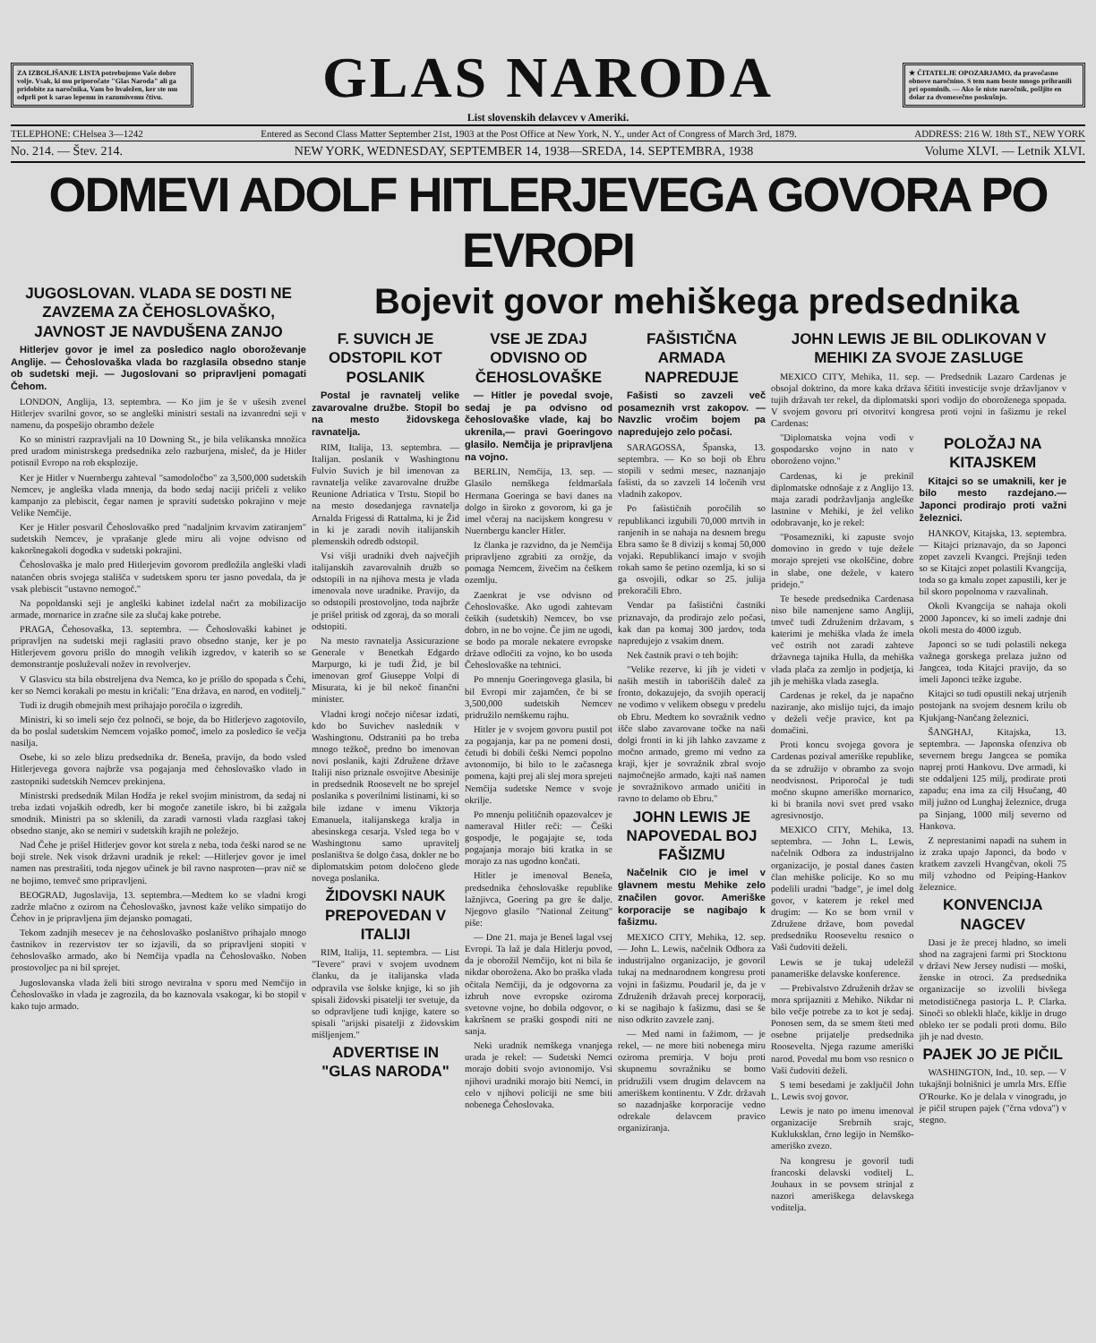ZA IZBOLJŠANJE LISTA potrebujemo Vaše dobre volje. Vsak, ki mu priporočate "Glas Naroda" ali ga pridobite za naročnika, Vam bo hvaležen, ker ste mu odprli pot k sarao lepemu in razumivemu čtivu.
GLAS NARODA
List slovenskih delavcev v Ameriki.
★ ČITATELJE OPOZARJAMO, da pravočasno obnove naročnino. S tem nam boste mnogo prihranili pri opominih. — Ako še niste naročnik, pošljite en dolar za dvomesečno poskušnjo.
TELEPHONE: CHelsea 3—1242 Entered as Second Class Matter September 21st, 1903 at the Post Office at New York, N. Y., under Act of Congress of March 3rd, 1879. ADDRESS: 216 W. 18th ST., NEW YORK
No. 214. — Štev. 214. NEW YORK, WEDNESDAY, SEPTEMBER 14, 1938—SREDA, 14. SEPTEMBRA, 1938 Volume XLVI. — Letnik XLVI.
ODMEVI ADOLF HITLERJEVEGA GOVORA PO EVROPI
JUGOSLOVAN. VLADA SE DOSTI NE ZAVZEMA ZA ČEHOSLOVAŠKO, JAVNOST JE NAVDUŠENA ZANJO
Hitlerjev govor je imel za posledico naglo oboroževanje Anglije. — Čehoslovaška vlada bo razglasila obsedno stanje ob sudetski meji. — Jugoslovani so pripravljeni pomagati Čehom.
LONDON, Anglija, 13. septembra. — Ko jim je še v ušesih zvenel Hitlerjev svarilni govor, so se angleški ministri sestali na izvanredni seji v namenu, da pospešijo obrambo dežele
Ko so ministri razpravljali na 10 Downing St., je bila velikanska množica pred uradom ministrskega predsednika zelo razburjena, misleč, da je Hitler potisnil Evropo na rob eksplozije.
Ker je Hitler v Nuernbergu zahteval "samodoločbo" za 3,500,000 sudetskih Nemcev, je angleška vlada mnenja, da bodo sedaj naciji pričeli z veliko kampanjo za plebiscit, čegar namen je spraviti sudetsko pokrajino v meje Velike Nemčije.
Ker je Hitler posvaril Čehoslovaško pred "nadaljnim krvavim zatiranjem" sudetskih Nemcev, je vprašanje glede miru ali vojne odvisno od kakoršnegakoli dogodka v sudetski pokrajini.
Čehoslovaška je malo pred Hitlerjevim govorom predložila angleški vladi natančen obris svojega stališča v sudetskem sporu ter jasno povedala, da je vsak plebiscit "ustavno nemogoč."
Na popoldanski seji je angleški kabinet izdelal načrt za mobilizacijo armade, mornarice in zračne sile za slučaj kake potrebe.
PRAGA, Čehosovaška, 13. septembra. — Čehoslovaški kabinet je pripravljen na sudetski meji raglasiti pravo obsedno stanje, ker je po Hitlerjevem govoru prišlo do mnogih velikih izgredov, v katerih so se demonstrantje posluževali nožev in revolverjev.
V Glasvicu sta bila obstreljena dva Nemca, ko je prišlo do spopada s Čehi, ker so Nemci korakali po mestu in kričali: "Ena država, en narod, en voditelj."
Tudi iz drugih obmejnih mest prihajajo poročila o izgredih.
Ministri, ki so imeli sejo čez polnoči, se boje, da bo Hitlerjevo zagotovilo, da bo poslal sudetskim Nemcem vojaško pomoč, imelo za posledico še večja nasilja.
Osebe, ki so zelo blizu predsednika dr. Beneša, pravijo, da bodo vsled Hitlerjevega govora najbrže vsa pogajanja med čehoslovaško vlado in zastopniki sudetskih Nemcev prekinjena.
Ministrski predsednik Milan Hodža je rekel svojim ministrom, da sedaj ni treba izdati vojaških odredb, ker bi mogoče zanetile iskro, bi bi zažgala smodnik. Ministri pa so sklenili, da zaradi varnosti vlada razglasi takoj obsedno stanje, ako se nemiri v sudetskih krajih ne poležejo.
Nad Čehe je prišel Hitlerjev govor kot strela z neba, toda češki narod se ne boji strele. Nek visok državni uradnik je rekel: —Hitlerjev govor je imel namen nas prestrašiti, toda njegov učinek je bil ravno nasproten—prav nič se ne bojimo, temveč smo pripravljeni.
BEOGRAD, Jugoslavija, 13. septembra.—Medtem ko se vladni krogi zadrže mlačno z ozirom na Čehoslovaško, javnost kaže veliko simpatijo do Čehov in je pripravljena jim dejansko pomagati.
Tekom zadnjih mesecev je na čehoslovaško poslaništvo prihajalo mnogo častnikov in rezervistov ter so izjavili, da so pripravljeni stopiti v čehoslovaško armado, ako bi Nemčija vpadla na Čehoslovaško. Noben prostovoljec pa ni bil sprejet.
Jugoslovanska vlada želi biti strogo nevtralna v sporu med Nemčijo in Čehoslovaško in vlada je zagrozila, da bo kaznovala vsakogar, ki bo stopil v kako tujo armado.
Bojevit govor mehiškega predsednika
F. SUVICH JE ODSTOPIL KOT POSLANIK
Postal je ravnatelj velike zavarovalne družbe. Stopil bo na mesto židovskega ravnatelja.
RIM, Italija, 13. septembra. — Italijan. poslanik v Washingtonu Fulvio Suvich je bil imenovan za ravnatelja velike zavarovalne družbe Reunione Adriatica v Trstu. Stopil bo na mesto dosedanjega ravnatelja Arnalda Frigessi di Rattalma, ki je Žid in ki je zaradi novih italijanskih plemenskih odredb odstopil.
Vsi višji uradniki dveh največjih italijanskih zavarovalnih družb so odstopili in na njihova mesta je vlada imenovala nove uradnike. Pravijo, da so odstopili prostovoljno, toda najbrže je prišel pritisk od zgoraj, da so morali odstopiti.
Na mesto ravnatelja Assicurazione Generale v Benetkah Edgardo Marpurgo, ki je tudi Žid, je bil imenovan grof Giuseppe Volpi di Misurata, ki je bil nekoč finančni minister.
Vladni krogi nočejo ničesar izdati, kdo bo Suvichev naslednik v Washingtonu. Odstraniti pa bo treba mnogo težkoč, predno bo imenovan novi poslanik, kajti Združene države Italiji niso priznale osvojitve Abesinije in predsednik Roosevelt ne bo sprejel poslanika s poverilnimi listinami, ki so bile izdane v imenu Viktorja Emanuela, italijanskega kralja in abesinskega cesarja. Vsled tega bo v Washingtonu samo upravitelj poslaništva še dolgo časa, dokler ne bo diplomatskim potom določeno glede novega poslanika.
ŽIDOVSKI NAUK PREPOVEDAN V ITALIJI
RIM, Italija, 11. septembra. — List "Tevere" pravi v svojem uvodnem članku, da je italijanska vlada odpravila vse šolske knjige, ki so jih spisali židovski pisatelji ter svetuje, da so odpravljene tudi knjige, katere so spisali "arijski pisatelji z židovskim mišljenjem."
ADVERTISE IN "GLAS NARODA"
VSE JE ZDAJ ODVISNO OD ČEHOSLOVAŠKE
— Hitler je povedal svoje, sedaj je pa odvisno od čehoslovaške vlade, kaj bo ukrenila,— pravi Goeringovo glasilo. Nemčija je pripravljena na vojno.
BERLIN, Nemčija, 13. sep. —Glasilo nemškega feldmaršala Hermana Goeringa se bavi danes na dolgo in široko z govorom, ki ga je imel včeraj na nacijskem kongresu v Nuernbergu kancler Hitler.
Iz članka je razvidno, da je Nemčija pripravljeno zgrabiti za orožje, da pomaga Nemcem, živečim na češkem ozemlju.
Zaenkrat je vse odvisno od Čehoslovaške. Ako ugodi zahtevam čeških (sudetskih) Nemcev, bo vse dobro, in ne bo vojne. Če jim ne ugodi, se bodo pa morale nekatere evropske države odločiti za vojno, ko bo usoda Čehoslovaške na tehtnici.
Po mnenju Goeringovega glasila, bi bil Evropi mir zajamčen, če bi se 3,500,000 sudetskih Nemcev pridružilo nemškemu rajhu.
Hitler je v svojem govoru pustil pot za pogajanja, kar pa ne pomeni dosti, četudi bi dobili češki Nemci popolno avtonomijo, bi bilo to le začasnega pomena, kajti prej ali slej mora sprejeti Nemčija sudetske Nemce v svoje okrilje.
Po mnenju političnih opazovalcev je nameraval Hitler reči: — Češki gospodje, le pogajajte se, toda pogajanja morajo biti kratka in se morajo za nas ugodno končati.
Hitler je imenoval Beneša, predsednika čehoslovaške republike lažnjivca, Goering pa gre še dalje. Njegovo glasilo "National Zeitung" piše:
— Dne 21. maja je Beneš lagal vsej Evropi. Ta laž je dala Hitlerju povod, da je oborožil Nemčijo, kot ni bila še nikdar oborožena. Ako bo praška vlada očitala Nemčiji, da je odgovorna za izbruh nove evropske oziroma svetovne vojne, bo dobila odgovor, o kakršnem se praški gospodi niti ne sanja.
Neki uradnik nemškega vnanjega urada je rekel: — Sudetski Nemci morajo dobiti svojo avtonomijo. Vsi njihovi uradniki morajo biti Nemci, in celo v njihovi policiji ne sme biti nobenega Čehoslovaka.
FAŠISTIČNA ARMADA NAPREDUJE
Fašisti so zavzeli več posameznih vrst zakopov. — Navzlic vročim bojem pa napredujejo zelo počasi.
SARAGOSSA, Španska, 13. septembra. — Ko so boji ob Ebru stopili v sedmi mesec, naznanjajo fašisti, da so zavzeli 14 ločenih vrst vladnih zakopov.
Po fašističnih poročilih so republikanci izgubili 70,000 mrtvih in ranjenih in se nahaja na desnem bregu Ebra samo še 8 divizij s komaj 50,000 vojaki. Republikanci imajo v svojih rokah samo še petino ozemlja, ki so si ga osvojili, odkar so 25. julija prekoračili Ebro.
Vendar pa fašistični častniki priznavajo, da prodirajo zelo počasi, kak dan pa komaj 300 jardov, toda napredujejo z vsakim dnem.
Nek častnik pravi o teh bojih:
"Velike rezerve, ki jih je videti v naših mestih in taboriščih daleč za fronto, dokazujejo, da svojih operacij ne vodimo v velikem obsegu v predelu ob Ebru. Medtem ko sovražnik vedno išče slabo zavarovane točke na naši dolgi fronti in ki jih lahko zavzame z močno armado, gremo mi vedno za kraji, kjer je sovražnik zbral svojo najmočnejšo armado, kajti naš namen je sovražnikovo armado uničiti in ravno to delamo ob Ebru."
JOHN LEWIS JE NAPOVEDAL BOJ FAŠIZMU
Načelnik CIO je imel v glavnem mestu Mehike zelo značilen govor. Ameriške korporacije se nagibajo k fašizmu.
MEXICO CITY, Mehika, 12. sep. — John L. Lewis, načelnik Odbora za industrijalno organizacijo, je govoril tukaj na mednarodnem kongresu proti vojni in fašizmu. Poudaril je, da je v Združenih državah precej korporacij, ki se nagibajo k fašizmu, dasi se še niso odkrito zavzele zanj.
— Med nami in fažimom, — je rekel, — ne more biti nobenega miru oziroma premirja. V boju proti skupnemu sovražniku se bomo pridružili vsem drugim delavcem na ameriškem kontinentu. V Zdr. državah so nazadnjaške korporacije vedno odrekale delavcem pravico organiziranja.
JOHN LEWIS JE BIL ODLIKOVAN V MEHIKI ZA SVOJE ZASLUGE
MEXICO CITY, Mehika, 11. sep. — Predsednik Lazaro Cardenas je obsojal doktrino, da more kaka država ščititi investicije svoje državljanov v tujih državah ter rekel, da diplomatski spori vodijo do oboroženega spopada. V svojem govoru pri otvoritvi kongresa proti vojni in fašizmu je rekel Cardenas:
"Diplomatska vojna vodi v gospodarsko vojno in nato v oboroženo vojno."
Cardenas, ki je prekinil diplomatske odnošaje z z Anglijo 13. maja zaradi podržavljanja angleške lastnine v Mehiki, je žel veliko odobravanje, ko je rekel:
"Posamezniki, ki zapuste svojo domovino in gredo v tuje dežele morajo sprejeti vse okolščine, dobre in slabe, one dežele, v katero pridejo."
Te besede predsednika Cardenasa niso bile namenjene samo Angliji, tmveč tudi Združenim državam, s katerimi je mehiška vlada že imela več ostrih not zaradi zahteve državnega tajnika Hulla, da mehiška vlada plača za zemljo in podjetja, ki jih je mehiška vlada zasegla.
Cardenas je rekel, da je napačno naziranje, ako mislijo tujci, da imajo v deželi večje pravice, kot pa domačini.
Proti koncu svojega govora je Cardenas pozival ameriške republike, da se združijo v obrambo za svojo neodvisnost. Priporočal je tudi močno skupno ameriško mornarico, ki bi branila novi svet pred vsako agresivnostjo.
MEXICO CITY, Mehika, 13. septembra. — John L. Lewis, načelnik Odbora za industrijalno organizacijo, je postal danes časten član mehiške policije. Ko so mu podelili uradni "badge", je imel dolg govor, v katerem je rekel med drugim: — Ko se bom vrnil v Združene države, bom povedal predsedniku Rooseveltu resnico o Vaši čudoviti deželi.
Lewis se je tukaj udeležil panameriške delavske konference.
— Prebivalstvo Združenih držav se mora sprijazniti z Mehiko. Nikdar ni bilo večje potrebe za to kot je sedaj. Ponosen sem, da se smem šteti med osebne prijatelje predsednika Roosevelta. Njega razume ameriški narod. Povedal mu bom vso resnico o Vaši čudoviti deželi.
S temi besedami je zaključil John L. Lewis svoj govor.
Lewis je nato po imenu imenoval organizacije Srebrnih srajc, Kukluksklan, črno legijo in Nemško-ameriško zvezo.
Na kongresu je govoril tudi francoski delavski voditelj L. Jouhaux in se povsem strinjal z nazori ameriškega delavskega voditelja.
POLOŽAJ NA KITAJSKEM
Kitajci so se umaknili, ker je bilo mesto razdejano.— Japonci prodirajo proti važni železnici.
HANKOV, Kitajska, 13. septembra. — Kitajci priznavajo, da so Japonci zopet zavzeli Kvangci. Prejšnji teden so se Kitajci zopet polastili Kvangcija, toda so ga kmalu zopet zapustili, ker je bil skoro popolnoma v razvalinah.
Okoli Kvangcija se nahaja okoli 2000 Japoncev, ki so imeli zadnje dni okoli mesta do 4000 izgub.
Japonci so se tudi polastili nekega važnega gorskega prelaza južno od Jangcea, toda Kitajci pravijo, da so imeli Japonci težke izgube.
Kitajci so tudi opustili nekaj utrjenih postojank na svojem desnem krilu ob Kjukjang-Nančang železnici.
ŠANGHAJ, Kitajska, 13. septembra. — Japonska ofenziva ob severnem bregu Jangcea se pomika naprej proti Hankovu. Dve armadi, ki ste oddaljeni 125 milj, prodirate proti zapadu; ena ima za cilj Hsučang, 40 milj južno od Lunghaj železnice, druga pa Sinjang, 1000 milj severno od Hankova.
Z neprestanimi napadi na suhem in iz zraka upajo Japonci, da bodo v kratkem zavzeli Hvangčvan, okoli 75 milj vzhodno od Peiping-Hankov železnice.
KONVENCIJA NAGCEV
Dasi je že precej hladno, so imeli shod na zagrajeni farmi pri Stocktonu v državi New Jersey nudisti — moški, ženske in otroci. Za predsednika organizacije so izvolili bivšega metodističnega pastorja L. P. Clarka. Sinoči so oblekli hlače, kiklje in drugo obleko ter se podali proti domu. Bilo jih je nad dvesto.
PAJEK JO JE PIČIL
WASHINGTON, Ind., 10. sep. — V tukajšnji bolnišnici je umrla Mrs. Effie O'Rourke. Ko je delala v vinogradu, jo je pičil strupen pajek ("črna vdova") v stegno.